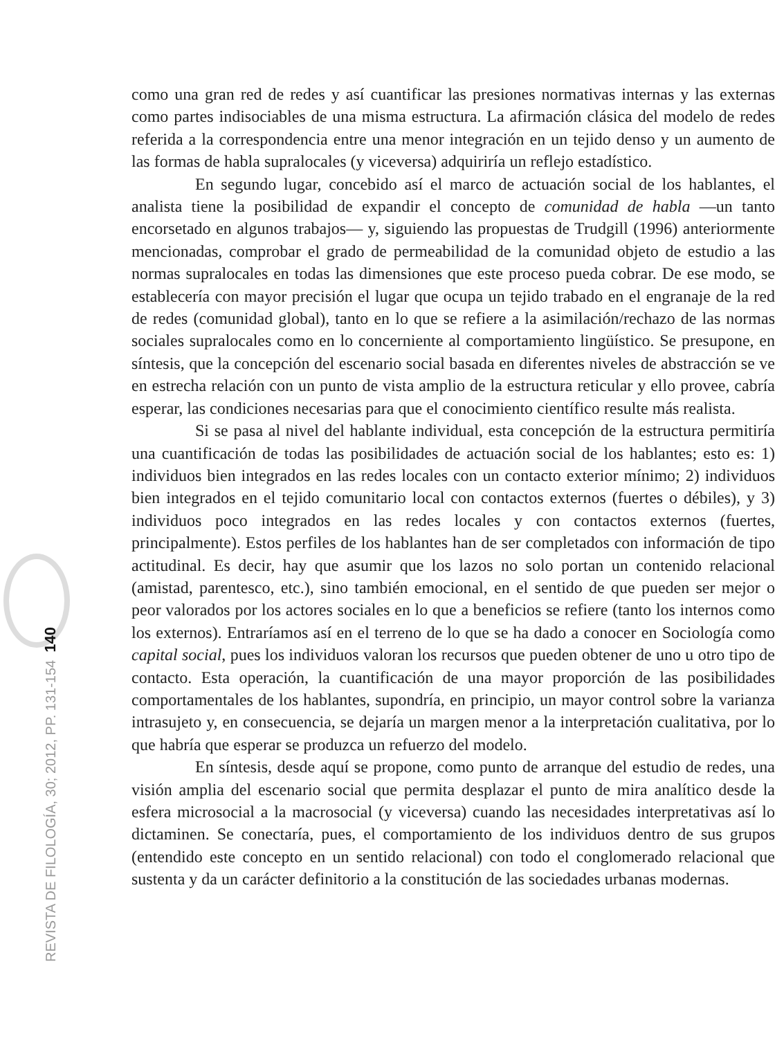REVISTA DE FILOLOGÍA, 30; 2012, PP. 131-154 140
como una gran red de redes y así cuantificar las presiones normativas internas y las externas como partes indisociables de una misma estructura. La afirmación clásica del modelo de redes referida a la correspondencia entre una menor integración en un tejido denso y un aumento de las formas de habla supralocales (y viceversa) adquiriría un reflejo estadístico.
En segundo lugar, concebido así el marco de actuación social de los hablantes, el analista tiene la posibilidad de expandir el concepto de comunidad de habla —un tanto encorsetado en algunos trabajos— y, siguiendo las propuestas de Trudgill (1996) anteriormente mencionadas, comprobar el grado de permeabilidad de la comunidad objeto de estudio a las normas supralocales en todas las dimensiones que este proceso pueda cobrar. De ese modo, se establecería con mayor precisión el lugar que ocupa un tejido trabado en el engranaje de la red de redes (comunidad global), tanto en lo que se refiere a la asimilación/rechazo de las normas sociales supralocales como en lo concerniente al comportamiento lingüístico. Se presupone, en síntesis, que la concepción del escenario social basada en diferentes niveles de abstracción se ve en estrecha relación con un punto de vista amplio de la estructura reticular y ello provee, cabría esperar, las condiciones necesarias para que el conocimiento científico resulte más realista.
Si se pasa al nivel del hablante individual, esta concepción de la estructura permitiría una cuantificación de todas las posibilidades de actuación social de los hablantes; esto es: 1) individuos bien integrados en las redes locales con un contacto exterior mínimo; 2) individuos bien integrados en el tejido comunitario local con contactos externos (fuertes o débiles), y 3) individuos poco integrados en las redes locales y con contactos externos (fuertes, principalmente). Estos perfiles de los hablantes han de ser completados con información de tipo actitudinal. Es decir, hay que asumir que los lazos no solo portan un contenido relacional (amistad, parentesco, etc.), sino también emocional, en el sentido de que pueden ser mejor o peor valorados por los actores sociales en lo que a beneficios se refiere (tanto los internos como los externos). Entraríamos así en el terreno de lo que se ha dado a conocer en Sociología como capital social, pues los individuos valoran los recursos que pueden obtener de uno u otro tipo de contacto. Esta operación, la cuantificación de una mayor proporción de las posibilidades comportamentales de los hablantes, supondría, en principio, un mayor control sobre la varianza intrasujeto y, en consecuencia, se dejaría un margen menor a la interpretación cualitativa, por lo que habría que esperar se produzca un refuerzo del modelo.
En síntesis, desde aquí se propone, como punto de arranque del estudio de redes, una visión amplia del escenario social que permita desplazar el punto de mira analítico desde la esfera microsocial a la macrosocial (y viceversa) cuando las necesidades interpretativas así lo dictaminen. Se conectaría, pues, el comportamiento de los individuos dentro de sus grupos (entendido este concepto en un sentido relacional) con todo el conglomerado relacional que sustenta y da un carácter definitorio a la constitución de las sociedades urbanas modernas.